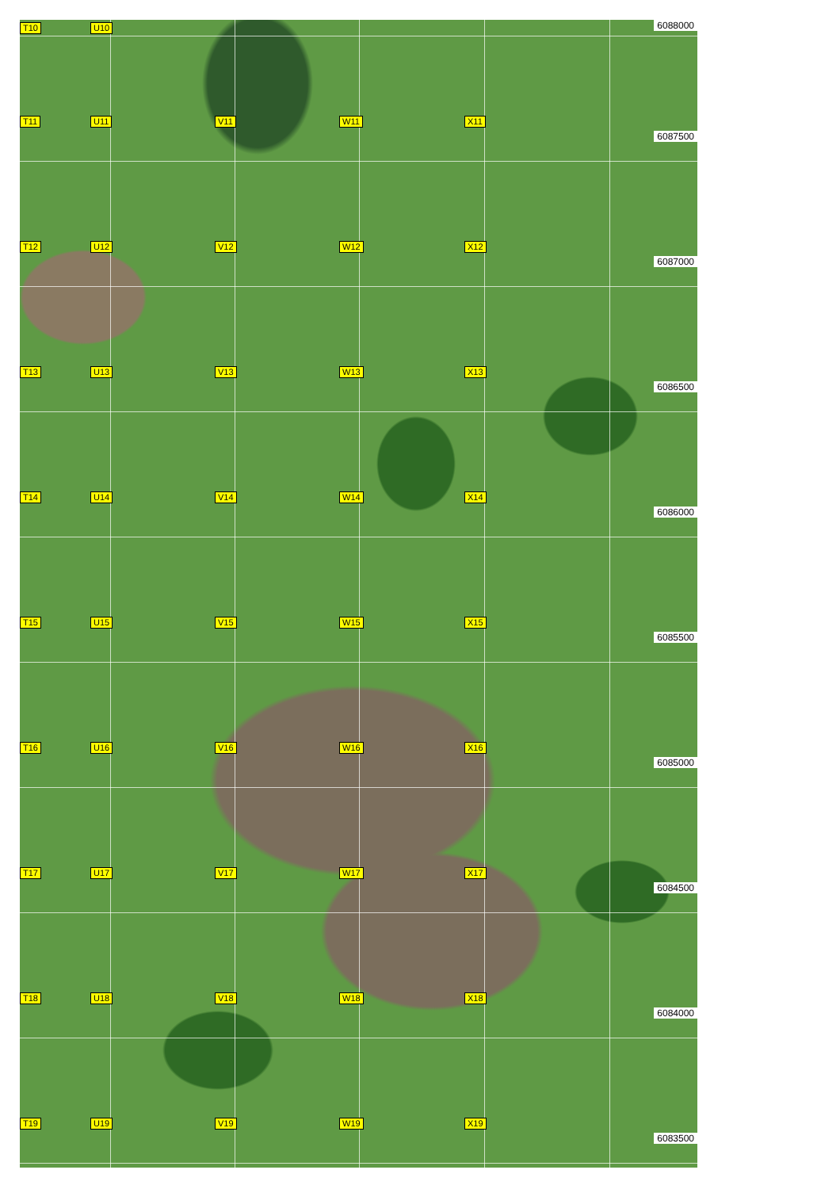T10
U10
6088000
T11
U11
V11
W11
X11
6087500
T12
U12
V12
W12
X12
6087000
T13
U13
V13
W13
X13
6086500
T14
U14
V14
W14
X14
6086000
T15
U15
V15
W15
X15
6085500
T16
U16
V16
W16
X16
6085000
T17
U17
V17
W17
X17
6084500
T18
U18
V18
W18
X18
6084000
T19
U19
V19
W19
X19
6083500